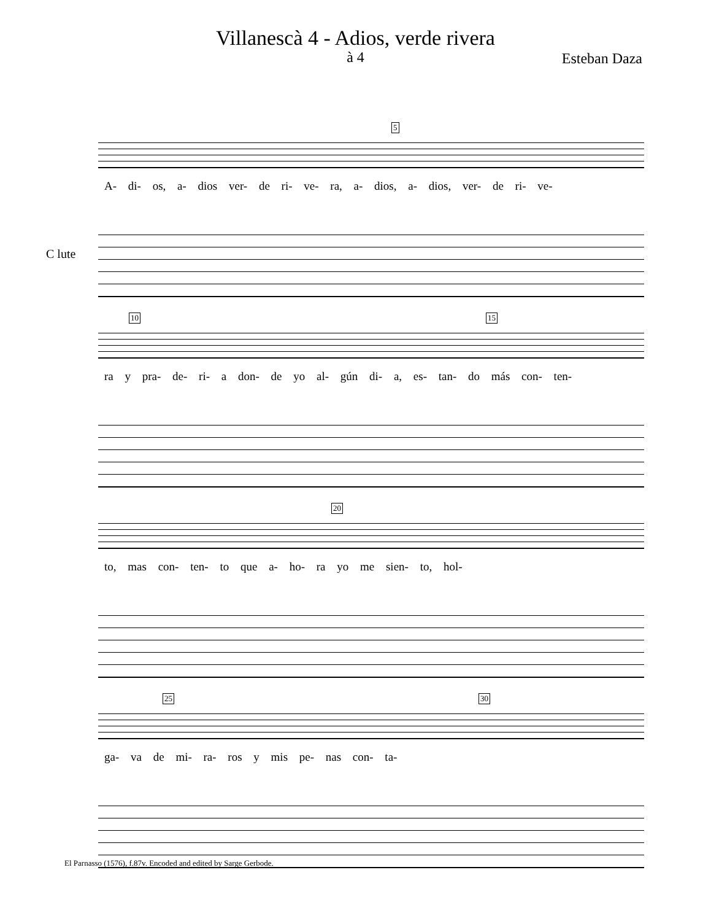Villanescà 4 - Adios, verde rivera
à 4
Esteban Daza
5
A- di- os, a- dios ver- de ri- ve- ra, a- dios, a- dios, ver- de ri- ve-
C lute
10 15
ra y pra- de- ri- a don- de yo al- gún di- a, es- tan- do más con- ten-
20
to, mas con- ten- to que a- ho- ra yo me sien- to, hol-
25 30
ga- va de mi- ra- ros y mis pe- nas con- ta-
El Parnasso (1576), f.87v. Encoded and edited by Sarge Gerbode.